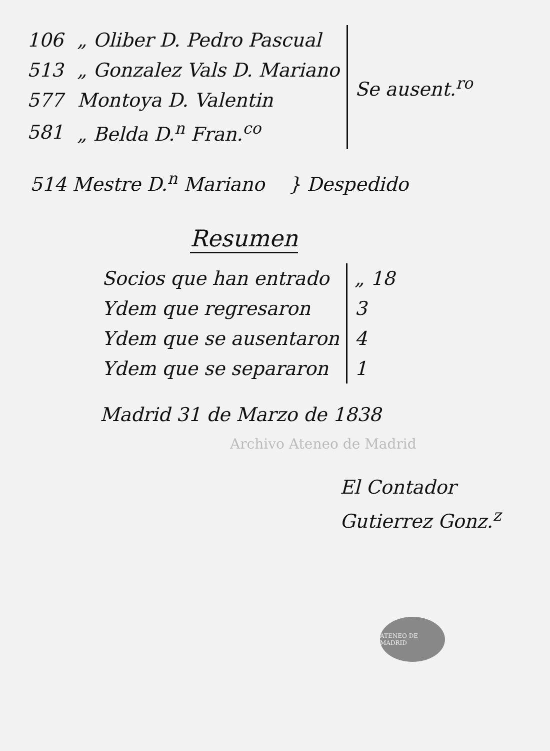| 106 | „ Oliber D. Pedro Pascual | Se ausent.<sup>ro</sup> |
| 513 | „ Gonzalez Vals D. Mariano | |
| 577 | Montoya D. Valentin | |
| 581 | „ Belda D.<sup>n</sup> Fran.<sup>co</sup> | |
514 Mestre D.<sup>n</sup> Mariano } Despedido
Resumen
| Socios que han entrado | „ 18 |
| Ydem que regresaron | 3 |
| Ydem que se ausentaron | 4 |
| Ydem que se separaron | 1 |
Madrid 31 de Marzo de 1838
Archivo Ateneo de Madrid
El Contador
Gutierrez Gonz.<sup>z</sup>
ATENEO DE MADRID